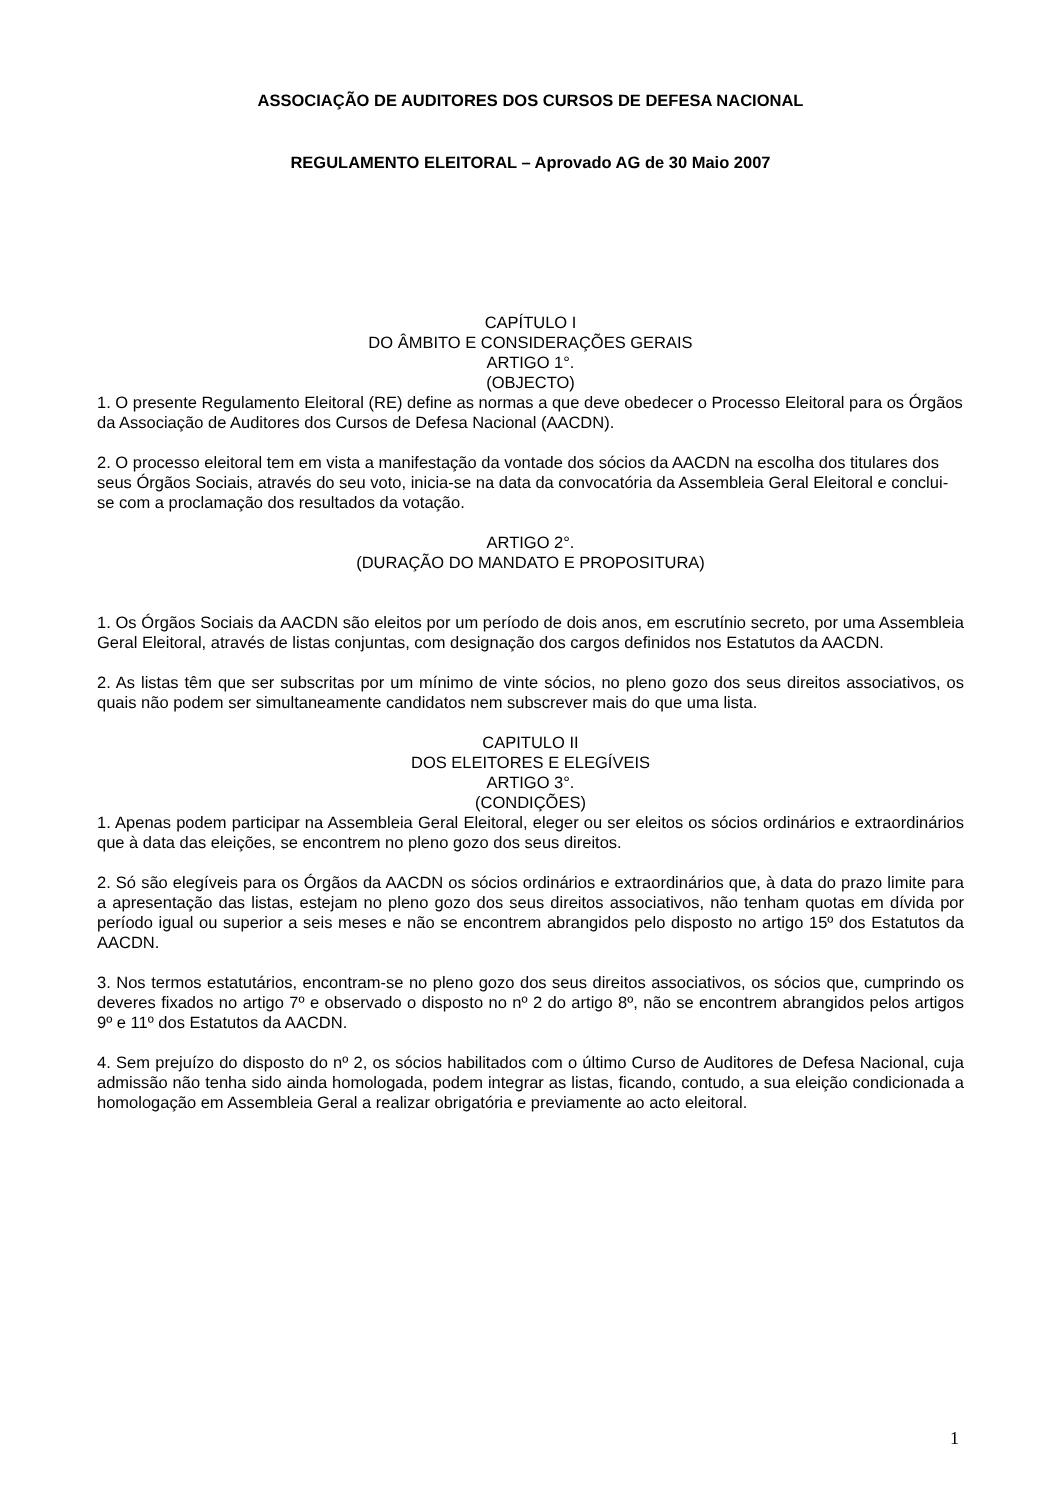ASSOCIAÇÃO DE AUDITORES DOS CURSOS DE DEFESA NACIONAL
REGULAMENTO ELEITORAL – Aprovado AG de 30 Maio 2007
CAPÍTULO I
DO ÂMBITO E CONSIDERAÇÕES GERAIS
ARTIGO 1°.
(OBJECTO)
1. O presente Regulamento Eleitoral (RE) define as normas a que deve obedecer o Processo Eleitoral para os Órgãos da Associação de Auditores dos Cursos de Defesa Nacional (AACDN).
2. O processo eleitoral tem em vista a manifestação da vontade dos sócios da AACDN na escolha dos titulares dos seus Órgãos Sociais, através do seu voto, inicia-se na data da convocatória da Assembleia Geral Eleitoral e conclui-se com a proclamação dos resultados da votação.
ARTIGO 2°.
(DURAÇÃO DO MANDATO E PROPOSITURA)
1. Os Órgãos Sociais da AACDN são eleitos por um período de dois anos, em escrutínio secreto, por uma Assembleia Geral Eleitoral, através de listas conjuntas, com designação dos cargos definidos nos Estatutos da AACDN.
2. As listas têm que ser subscritas por um mínimo de vinte sócios, no pleno gozo dos seus direitos associativos, os quais não podem ser simultaneamente candidatos nem subscrever mais do que uma lista.
CAPITULO II
DOS ELEITORES E ELEGÍVEIS
ARTIGO 3°.
(CONDIÇÕES)
1. Apenas podem participar na Assembleia Geral Eleitoral, eleger ou ser eleitos os sócios ordinários e extraordinários que à data das eleições, se encontrem no pleno gozo dos seus direitos.
2. Só são elegíveis para os Órgãos da AACDN os sócios ordinários e extraordinários que, à data do prazo limite para a apresentação das listas, estejam no pleno gozo dos seus direitos associativos, não tenham quotas em dívida por período igual ou superior a seis meses e não se encontrem abrangidos pelo disposto no artigo 15º dos Estatutos da AACDN.
3. Nos termos estatutários, encontram-se no pleno gozo dos seus direitos associativos, os sócios que, cumprindo os deveres fixados no artigo 7º e observado o disposto no nº 2 do artigo 8º, não se encontrem abrangidos pelos artigos 9º e 11º dos Estatutos da AACDN.
4. Sem prejuízo do disposto do nº 2, os sócios habilitados com o último Curso de Auditores de Defesa Nacional, cuja admissão não tenha sido ainda homologada, podem integrar as listas, ficando, contudo, a sua eleição condicionada a homologação em Assembleia Geral a realizar obrigatória e previamente ao acto eleitoral.
1